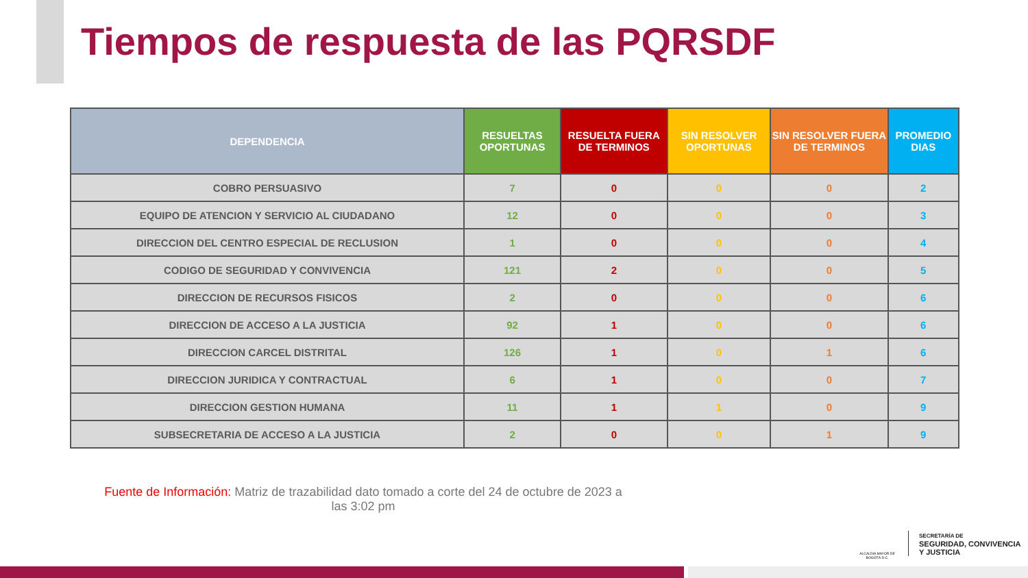Tiempos de respuesta de las PQRSDF
| DEPENDENCIA | RESUELTAS OPORTUNAS | RESUELTA FUERA DE TERMINOS | SIN RESOLVER OPORTUNAS | SIN RESOLVER FUERA DE TERMINOS | PROMEDIO DIAS |
| --- | --- | --- | --- | --- | --- |
| COBRO PERSUASIVO | 7 | 0 | 0 | 0 | 2 |
| EQUIPO DE ATENCION Y SERVICIO AL CIUDADANO | 12 | 0 | 0 | 0 | 3 |
| DIRECCION DEL CENTRO ESPECIAL DE RECLUSION | 1 | 0 | 0 | 0 | 4 |
| CODIGO DE SEGURIDAD Y CONVIVENCIA | 121 | 2 | 0 | 0 | 5 |
| DIRECCION DE RECURSOS FISICOS | 2 | 0 | 0 | 0 | 6 |
| DIRECCION DE ACCESO A LA JUSTICIA | 92 | 1 | 0 | 0 | 6 |
| DIRECCION CARCEL DISTRITAL | 126 | 1 | 0 | 1 | 6 |
| DIRECCION JURIDICA Y CONTRACTUAL | 6 | 1 | 0 | 0 | 7 |
| DIRECCION GESTION HUMANA | 11 | 1 | 1 | 0 | 9 |
| SUBSECRETARIA DE ACCESO A LA JUSTICIA | 2 | 0 | 0 | 1 | 9 |
Fuente de Información: Matriz de trazabilidad dato tomado a corte del 24 de octubre de 2023 a las 3:02 pm
ALCALDÍA MAYOR DE BOGOTÁ D.C.
SECRETARÍA DE
SEGURIDAD, CONVIVENCIA
Y JUSTICIA